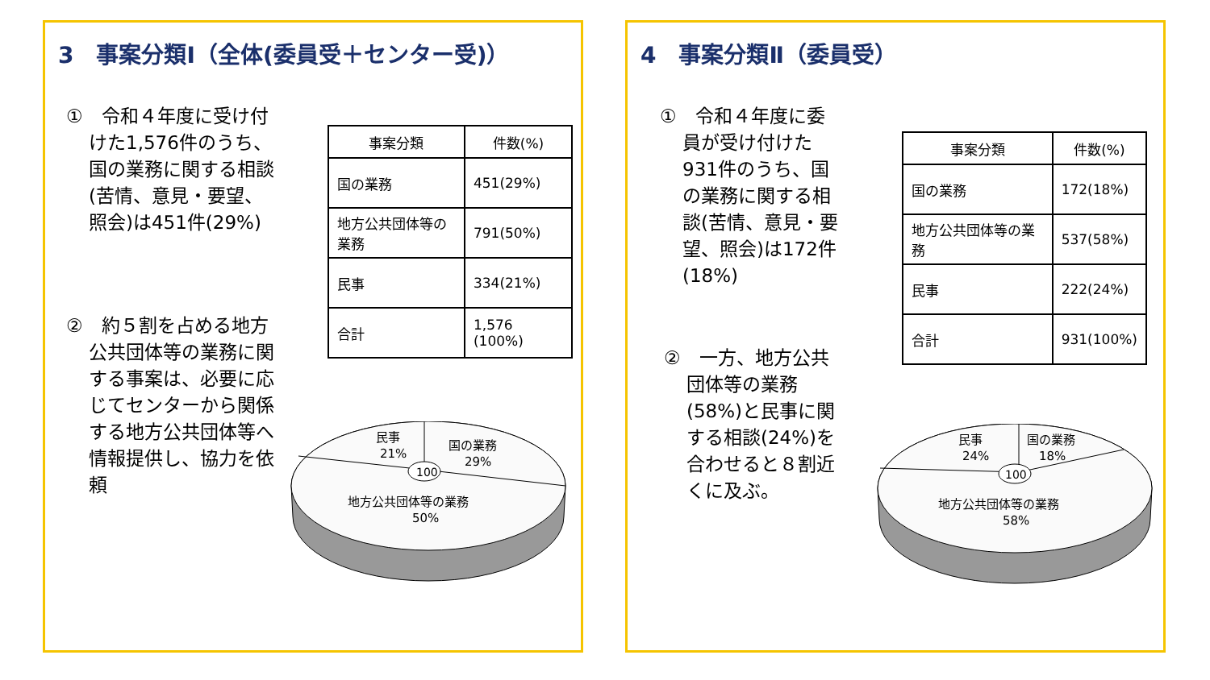3　事案分類Ⅰ（全体(委員受＋センター受)）
①　令和４年度に受け付けた1,576件のうち、国の業務に関する相談(苦情、意見・要望、照会)は451件(29%)
②　約５割を占める地方公共団体等の業務に関する事案は、必要に応じてセンターから関係する地方公共団体等へ情報提供し、協力を依頼
| 事案分類 | 件数(%) |
| --- | --- |
| 国の業務 | 451(29%) |
| 地方公共団体等の業務 | 791(50%) |
| 民事 | 334(21%) |
| 合計 | 1,576 (100%) |
100
民事
21%
国の業務
29%
地方公共団体等の業務
50%
4　事案分類Ⅱ（委員受）
①　令和４年度に委員が受け付けた931件のうち、国の業務に関する相談(苦情、意見・要望、照会)は172件(18%)
②　一方、地方公共団体等の業務(58%)と民事に関する相談(24%)を合わせると８割近くに及ぶ。
| 事案分類 | 件数(%) |
| --- | --- |
| 国の業務 | 172(18%) |
| 地方公共団体等の業務 | 537(58%) |
| 民事 | 222(24%) |
| 合計 | 931(100%) |
100
民事
24%
国の業務
18%
地方公共団体等の業務
58%